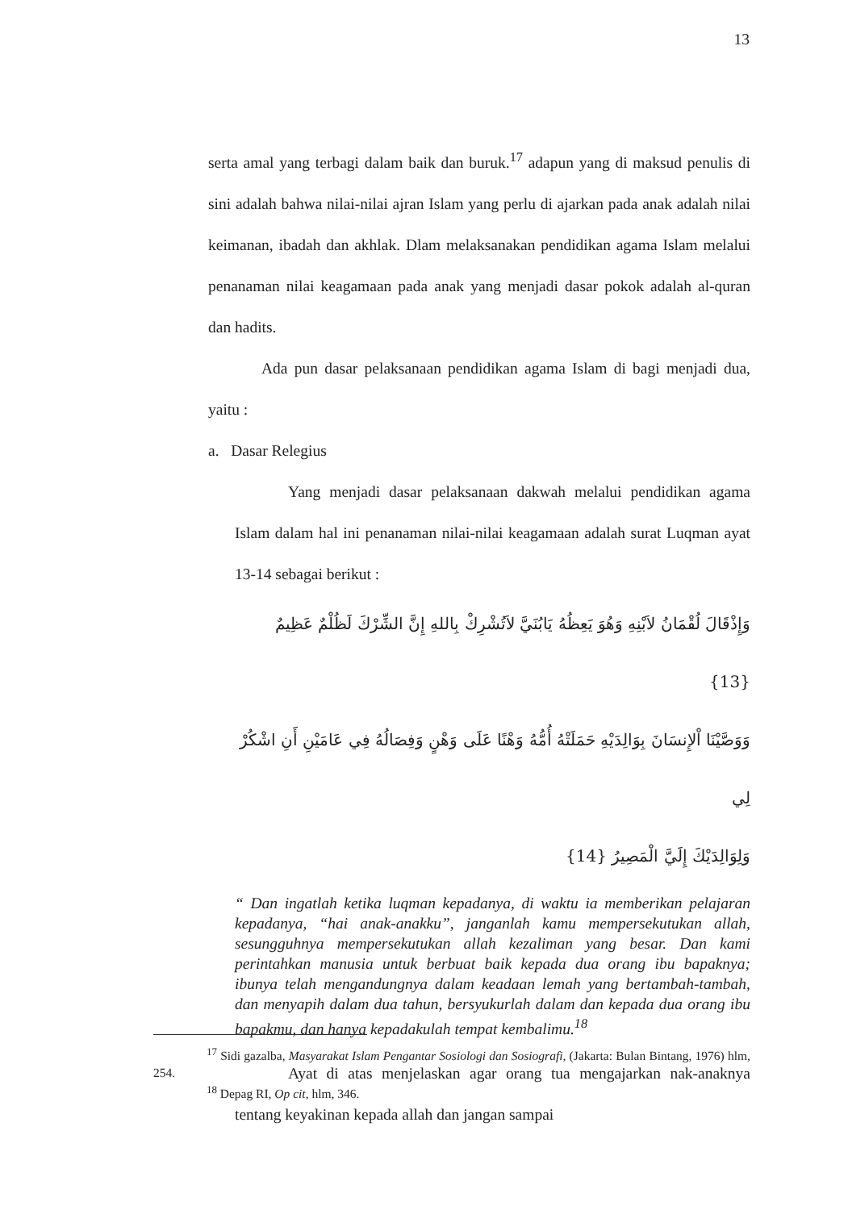13
serta amal yang terbagi dalam baik dan buruk.<sup>17</sup> adapun yang di maksud penulis di sini adalah bahwa nilai-nilai ajran Islam yang perlu di ajarkan pada anak adalah nilai keimanan, ibadah dan akhlak. Dlam melaksanakan pendidikan agama Islam melalui penanaman nilai keagamaan pada anak yang menjadi dasar pokok adalah al-quran dan hadits.
Ada pun dasar pelaksanaan pendidikan agama Islam di bagi menjadi dua, yaitu :
a. Dasar Relegius
Yang menjadi dasar pelaksanaan dakwah melalui pendidikan agama Islam dalam hal ini penanaman nilai-nilai keagamaan adalah surat Luqman ayat 13-14 sebagai berikut :
وَإِذْقَالَ لُقْمَانُ لاَبْنِهِ وَهُوَ يَعِظُهُ يَابُنَيَّ لاَتُشْرِكْ بِاللهِ إِنَّ الشِّرْكَ لَظُلْمٌ عَظِيمٌ {13}
وَوَصَّيْنَا اْلإِنسَانَ بِوَالِدَيْهِ حَمَلَتْهُ أُمُّهُ وَهْنًا عَلَى وَهْنٍ وَفِصَالُهُ فِي عَامَيْنِ أَنِ اشْكُرْ لِي
وَلِوَالِدَيْكَ إِلَيَّ الْمَصِيرُ {14}
“ Dan ingatlah ketika luqman kepadanya, di waktu ia memberikan pelajaran kepadanya, “hai anak-anakku”, janganlah kamu mempersekutukan allah, sesungguhnya mempersekutukan allah kezaliman yang besar. Dan kami perintahkan manusia untuk berbuat baik kepada dua orang ibu bapaknya; ibunya telah mengandungnya dalam keadaan lemah yang bertambah-tambah, dan menyapih dalam dua tahun, bersyukurlah dalam dan kepada dua orang ibu bapakmu, dan hanya kepadakulah tempat kembalimu.<sup>18</sup>
Ayat di atas menjelaskan agar orang tua mengajarkan nak-anaknya tentang keyakinan kepada allah dan jangan sampai
<sup>17</sup> Sidi gazalba, Masyarakat Islam Pengantar Sosiologi dan Sosiografi, (Jakarta: Bulan Bintang, 1976) hlm, 254.
<sup>18</sup> Depag RI, Op cit, hlm, 346.